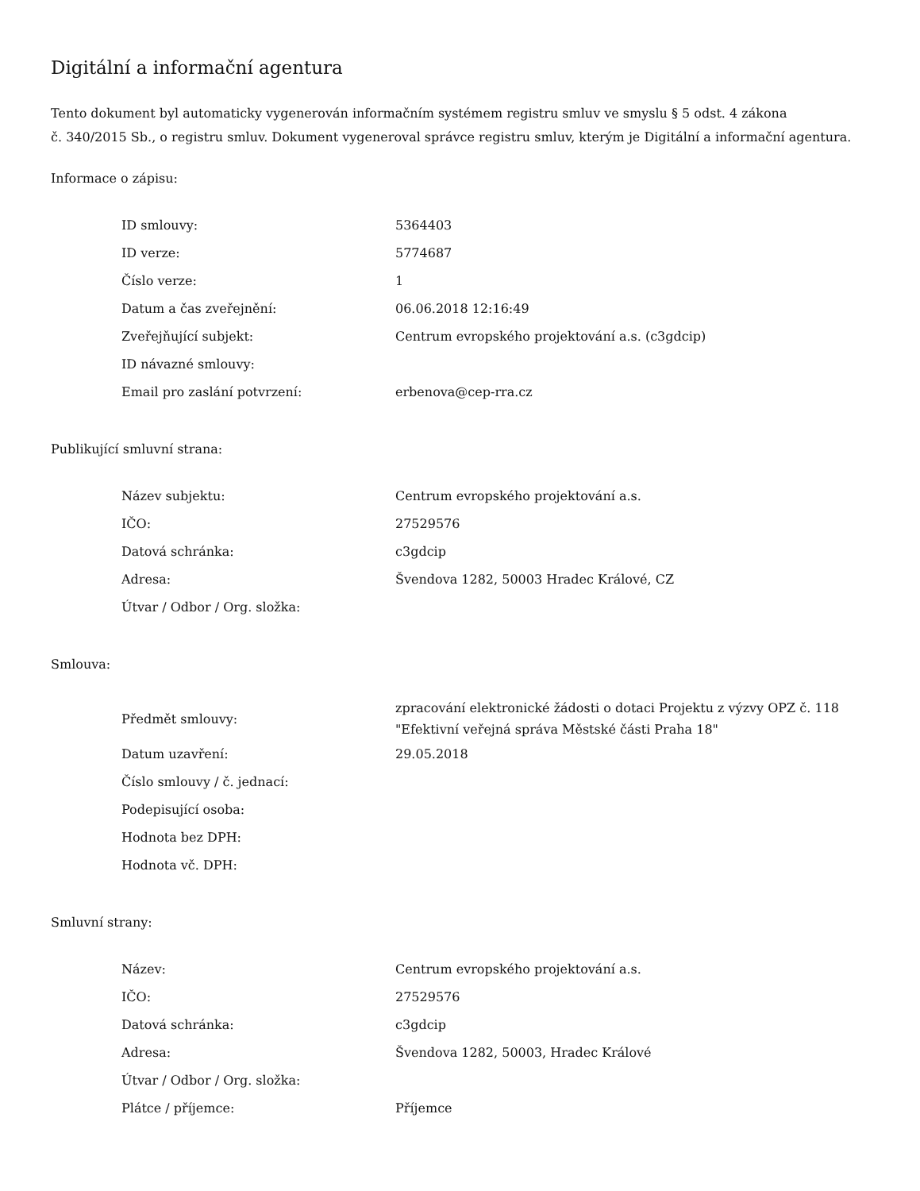Digitální a informační agentura
Tento dokument byl automaticky vygenerován informačním systémem registru smluv ve smyslu § 5 odst. 4 zákona
č. 340/2015 Sb., o registru smluv. Dokument vygeneroval správce registru smluv, kterým je Digitální a informační agentura.
Informace o zápisu:
| ID smlouvy: | 5364403 |
| ID verze: | 5774687 |
| Číslo verze: | 1 |
| Datum a čas zveřejnění: | 06.06.2018 12:16:49 |
| Zveřejňující subjekt: | Centrum evropského projektování a.s. (c3gdcip) |
| ID návazné smlouvy: | |
| Email pro zaslání potvrzení: | erbenova@cep-rra.cz |
Publikující smluvní strana:
| Název subjektu: | Centrum evropského projektování a.s. |
| IČO: | 27529576 |
| Datová schránka: | c3gdcip |
| Adresa: | Švendova 1282, 50003 Hradec Králové, CZ |
| Útvar / Odbor / Org. složka: | |
Smlouva:
| Předmět smlouvy: | zpracování elektronické žádosti o dotaci Projektu z výzvy OPZ č. 118 "Efektivní veřejná správa Městské části Praha 18" |
| Datum uzavření: | 29.05.2018 |
| Číslo smlouvy / č. jednací: | |
| Podepisující osoba: | |
| Hodnota bez DPH: | |
| Hodnota vč. DPH: | |
Smluvní strany:
| Název: | Centrum evropského projektování a.s. |
| IČO: | 27529576 |
| Datová schránka: | c3gdcip |
| Adresa: | Švendova 1282, 50003, Hradec Králové |
| Útvar / Odbor / Org. složka: | |
| Plátce / příjemce: | Příjemce |